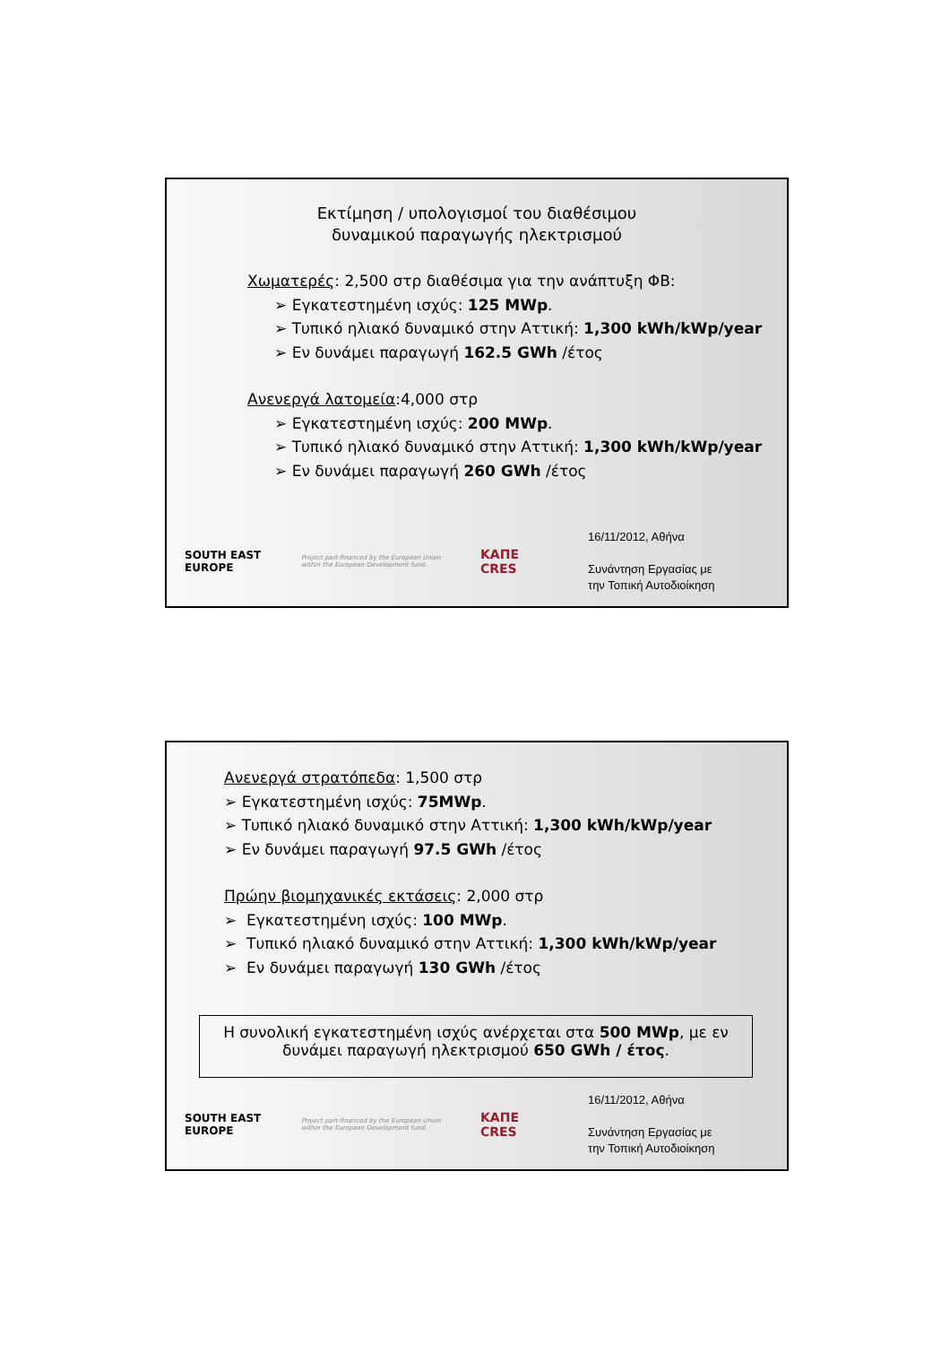Εκτίμηση / υπολογισμοί του διαθέσιμου
δυναμικού παραγωγής ηλεκτρισμού
Χωματερές: 2,500 στρ διαθέσιμα για την ανάπτυξη ΦΒ:
➢ Εγκατεστημένη ισχύς: 125 MWp.
➢ Τυπικό ηλιακό δυναμικό στην Αττική: 1,300 kWh/kWp/year
➢ Εν δυνάμει παραγωγή 162.5 GWh /έτος
Ανενεργά λατομεία:4,000 στρ
➢ Εγκατεστημένη ισχύς: 200 MWp.
➢ Τυπικό ηλιακό δυναμικό στην Αττική: 1,300 kWh/kWp/year
➢ Εν δυνάμει παραγωγή 260 GWh /έτος
SOUTH EAST EUROPE
Project part-financed by the European Union within the European Development fund.
ΚΑΠΕ
CRES
16/11/2012, Αθήνα
Συνάντηση Εργασίας με
την Τοπική Αυτοδιοίκηση
Ανενεργά στρατόπεδα: 1,500 στρ
➢ Εγκατεστημένη ισχύς: 75MWp.
➢ Τυπικό ηλιακό δυναμικό στην Αττική: 1,300 kWh/kWp/year
➢ Εν δυνάμει παραγωγή 97.5 GWh /έτος
Πρώην βιομηχανικές εκτάσεις: 2,000 στρ
➢ Εγκατεστημένη ισχύς: 100 MWp.
➢ Τυπικό ηλιακό δυναμικό στην Αττική: 1,300 kWh/kWp/year
➢ Εν δυνάμει παραγωγή 130 GWh /έτος
Η συνολική εγκατεστημένη ισχύς ανέρχεται στα 500 MWp, με εν δυνάμει παραγωγή ηλεκτρισμού 650 GWh / έτος.
SOUTH EAST EUROPE
Project part-financed by the European Union within the European Development fund.
ΚΑΠΕ
CRES
16/11/2012, Αθήνα
Συνάντηση Εργασίας με
την Τοπική Αυτοδιοίκηση